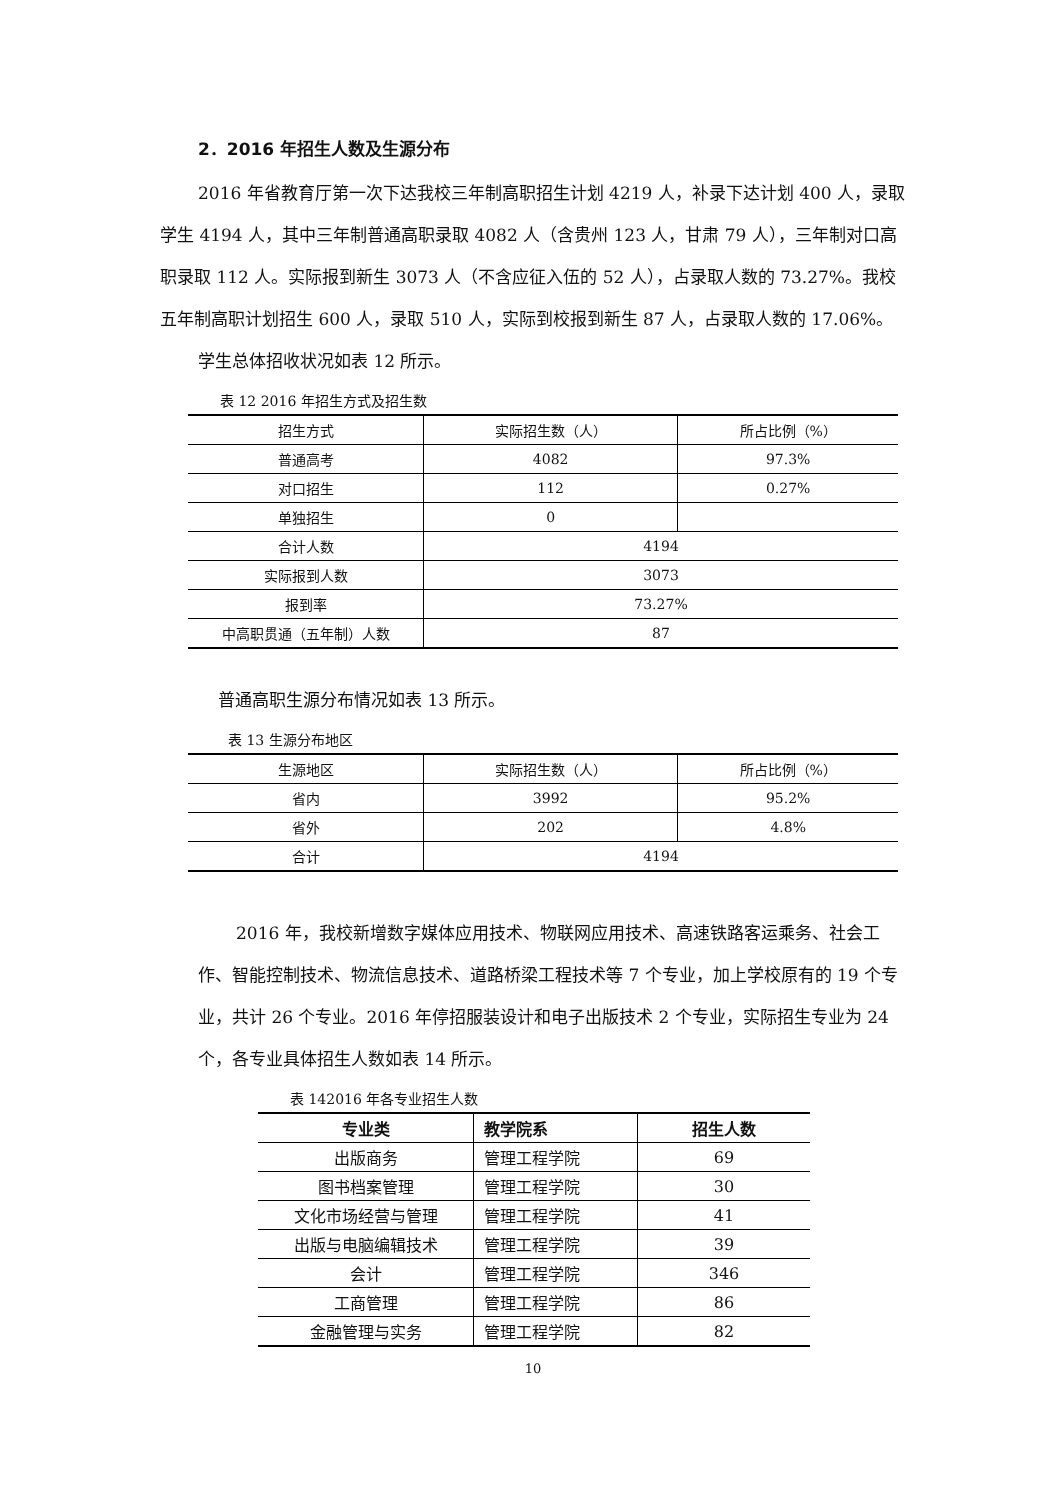2．2016 年招生人数及生源分布
2016 年省教育厅第一次下达我校三年制高职招生计划 4219 人，补录下达计划 400 人，录取学生 4194 人，其中三年制普通高职录取 4082 人（含贵州 123 人，甘肃 79 人），三年制对口高职录取 112 人。实际报到新生 3073 人（不含应征入伍的 52 人），占录取人数的 73.27%。我校五年制高职计划招生 600 人，录取 510 人，实际到校报到新生 87 人，占录取人数的 17.06%。
学生总体招收状况如表 12 所示。
表 12 2016 年招生方式及招生数
| 招生方式 | 实际招生数（人） | 所占比例（%） |
| --- | --- | --- |
| 普通高考 | 4082 | 97.3% |
| 对口招生 | 112 | 0.27% |
| 单独招生 | 0 | |
| 合计人数 | 4194 | |
| 实际报到人数 | 3073 | |
| 报到率 | 73.27% | |
| 中高职贯通（五年制）人数 | 87 | |
普通高职生源分布情况如表 13 所示。
表 13 生源分布地区
| 生源地区 | 实际招生数（人） | 所占比例（%） |
| --- | --- | --- |
| 省内 | 3992 | 95.2% |
| 省外 | 202 | 4.8% |
| 合计 | 4194 | |
2016 年，我校新增数字媒体应用技术、物联网应用技术、高速铁路客运乘务、社会工作、智能控制技术、物流信息技术、道路桥梁工程技术等 7 个专业，加上学校原有的 19 个专业，共计 26 个专业。2016 年停招服装设计和电子出版技术 2 个专业，实际招生专业为 24 个，各专业具体招生人数如表 14 所示。
表 142016 年各专业招生人数
| 专业类 | 教学院系 | 招生人数 |
| --- | --- | --- |
| 出版商务 | 管理工程学院 | 69 |
| 图书档案管理 | 管理工程学院 | 30 |
| 文化市场经营与管理 | 管理工程学院 | 41 |
| 出版与电脑编辑技术 | 管理工程学院 | 39 |
| 会计 | 管理工程学院 | 346 |
| 工商管理 | 管理工程学院 | 86 |
| 金融管理与实务 | 管理工程学院 | 82 |
10